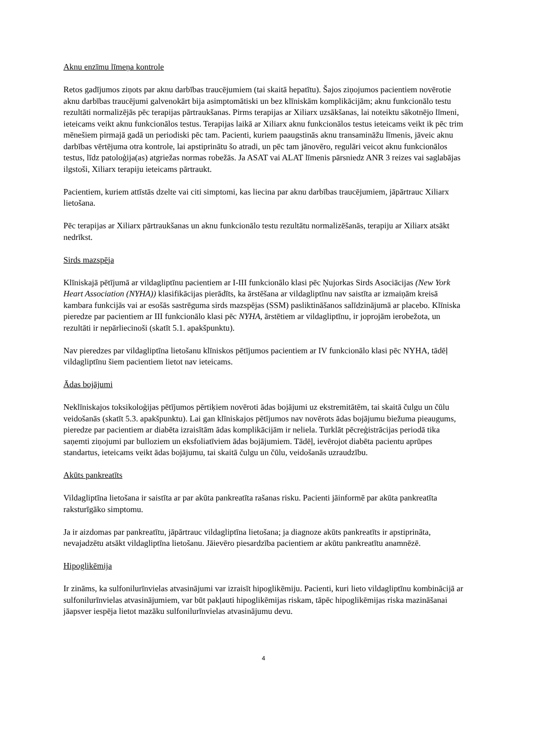Aknu enzīmu līmeņa kontrole
Retos gadījumos ziņots par aknu darbības traucējumiem (tai skaitā hepatītu). Šajos ziņojumos pacientiem novērotie aknu darbības traucējumi galvenokārt bija asimptomātiski un bez klīniskām komplikācijām; aknu funkcionālo testu rezultāti normalizējās pēc terapijas pārtraukšanas. Pirms terapijas ar Xiliarx uzsākšanas, lai noteiktu sākotnējo līmeni, ieteicams veikt aknu funkcionālos testus. Terapijas laikā ar Xiliarx aknu funkcionālos testus ieteicams veikt ik pēc trim mēnešiem pirmajā gadā un periodiski pēc tam. Pacienti, kuriem paaugstinās aknu transamināžu līmenis, jāveic aknu darbības vērtējuma otra kontrole, lai apstiprinātu šo atradi, un pēc tam jānovēro, regulāri veicot aknu funkcionālos testus, līdz patoloģija(as) atgriežas normas robežās. Ja ASAT vai ALAT līmenis pārsniedz ANR 3 reizes vai saglabājas ilgstoši, Xiliarx terapiju ieteicams pārtraukt.
Pacientiem, kuriem attīstās dzelte vai citi simptomi, kas liecina par aknu darbības traucējumiem, jāpārtrauc Xiliarx lietošana.
Pēc terapijas ar Xiliarx pārtraukšanas un aknu funkcionālo testu rezultātu normalizēšanās, terapiju ar Xiliarx atsākt nedrīkst.
Sirds mazspēja
Klīniskajā pētījumā ar vildagliptīnu pacientiem ar I-III funkcionālo klasi pēc Ņujorkas Sirds Asociācijas (New York Heart Association (NYHA)) klasifikācijas pierādīts, ka ārstēšana ar vildagliptīnu nav saistīta ar izmaiņām kreisā kambara funkcijās vai ar esošās sastrēguma sirds mazspējas (SSM) pasliktināšanos salīdzinājumā ar placebo. Klīniska pieredze par pacientiem ar III funkcionālo klasi pēc NYHA, ārstētiem ar vildagliptīnu, ir joprojām ierobežota, un rezultāti ir nepārliecinoši (skatīt 5.1. apakšpunktu).
Nav pieredzes par vildagliptīna lietošanu klīniskos pētījumos pacientiem ar IV funkcionālo klasi pēc NYHA, tādēļ vildagliptīnu šiem pacientiem lietot nav ieteicams.
Ādas bojājumi
Neklīniskajos toksikoloģijas pētījumos pērtiķiem novēroti ādas bojājumi uz ekstremitātēm, tai skaitā čulgu un čūlu veidošanās (skatīt 5.3. apakšpunktu). Lai gan klīniskajos pētījumos nav novērots ādas bojājumu biežuma pieaugums, pieredze par pacientiem ar diabēta izraisītām ādas komplikācijām ir neliela. Turklāt pēcreģistrācijas periodā tika saņemti ziņojumi par bulloziem un eksfoliatīviem ādas bojājumiem. Tādēļ, ievērojot diabēta pacientu aprūpes standartus, ieteicams veikt ādas bojājumu, tai skaitā čulgu un čūlu, veidošanās uzraudzību.
Akūts pankreatīts
Vildagliptīna lietošana ir saistīta ar par akūta pankreatīta rašanas risku. Pacienti jāinformē par akūta pankreatīta raksturīgāko simptomu.
Ja ir aizdomas par pankreatītu, jāpārtrauc vildagliptīna lietošana; ja diagnoze akūts pankreatīts ir apstiprināta, nevajadzētu atsākt vildagliptīna lietošanu. Jāievēro piesardzība pacientiem ar akūtu pankreatītu anamnēzē.
Hipoglikēmija
Ir zināms, ka sulfonilurīnvielas atvasinājumi var izraisīt hipoglikēmiju. Pacienti, kuri lieto vildagliptīnu kombinācijā ar sulfonilurīnvielas atvasinājumiem, var būt pakļauti hipoglikēmijas riskam, tāpēc hipoglikēmijas riska mazināšanai jāapsver iespēja lietot mazāku sulfonilurīnvielas atvasinājumu devu.
4